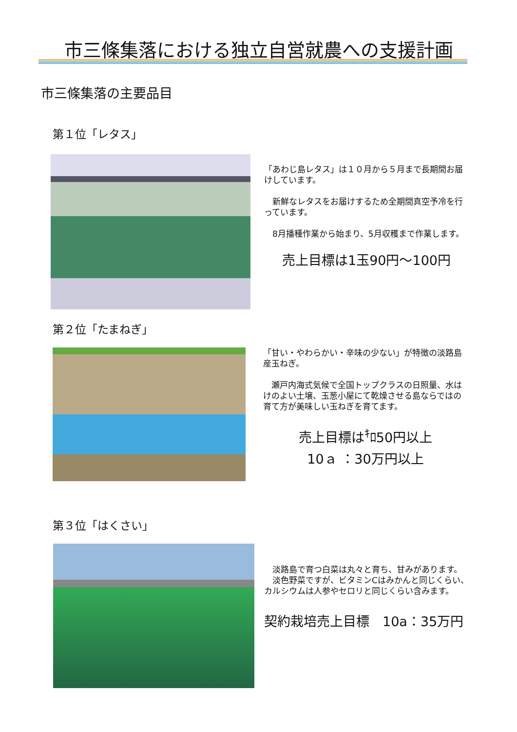市三條集落における独立自営就農への支援計画
市三條集落の主要品目
第１位「レタス」
「あわじ島レタス」は１０月から５月まで長期間お届けしています。
　新鮮なレタスをお届けするため全期間真空予冷を行っています。
　8月播種作業から始まり、5月収穫まで作業します。
売上目標は1玉90円～100円
第２位「たまねぎ」
「甘い・やわらかい・辛味の少ない」が特徴の淡路島産玉ねぎ。
　瀬戸内海式気候で全国トップクラスの日照量、水はけのよい土壌、玉葱小屋にて乾燥させる島ならではの育て方が美味しい玉ねぎを育てます。
売上目標は<sup>ｷ</sup>ﾛ50円以上
10ａ ：30万円以上
第３位「はくさい」
　淡路島で育つ白菜は丸々と育ち、甘みがあります。
　淡色野菜ですが、ビタミンCはみかんと同じくらい、カルシウムは人参やセロリと同じくらい含みます。
契約栽培売上目標　10a：35万円